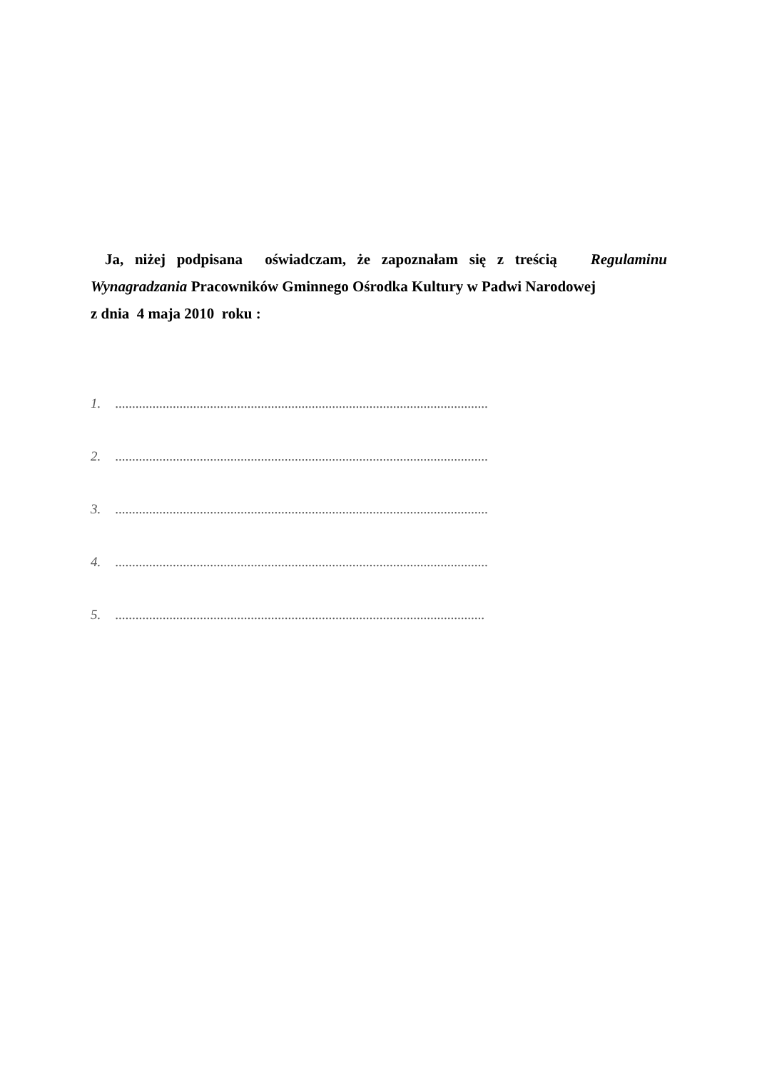Ja, niżej podpisana oświadczam, że zapoznałam się z treścią Regulaminu Wynagradzania Pracowników Gminnego Ośrodka Kultury w Padwi Narodowej
z dnia 4 maja 2010 roku :
1. ..............................................................................................................
2. ..............................................................................................................
3. ..............................................................................................................
4. ..............................................................................................................
5. .............................................................................................................